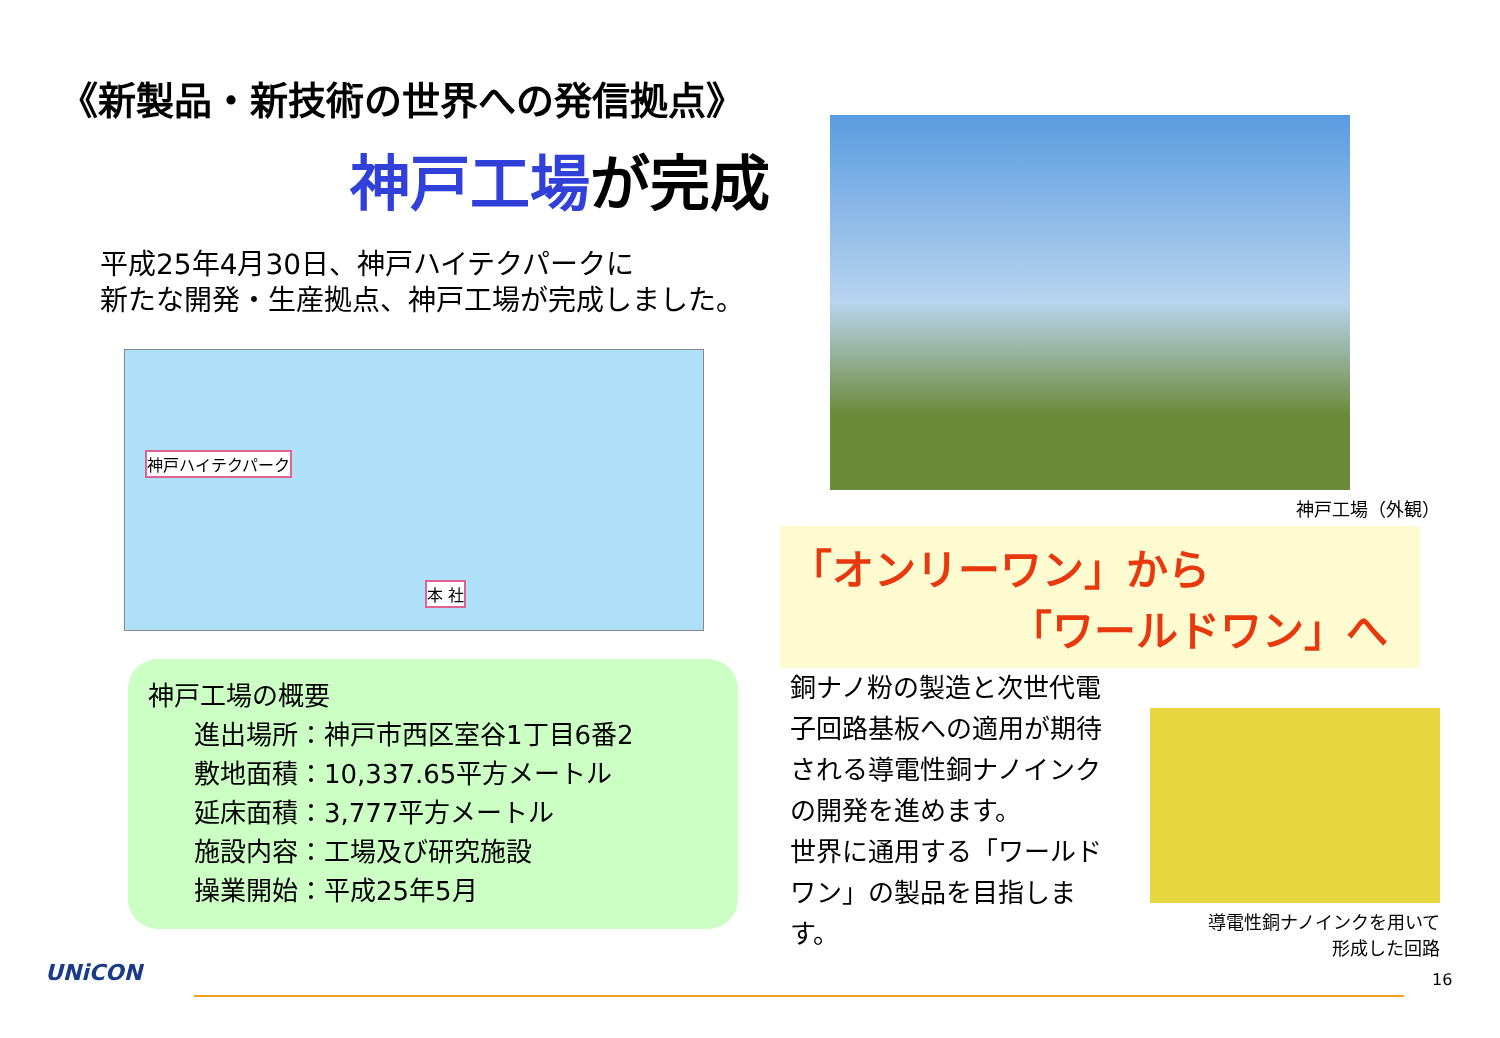《新製品・新技術の世界への発信拠点》
神戸工場が完成
平成25年4月30日、神戸ハイテクパークに
新たな開発・生産拠点、神戸工場が完成しました。
神戸ハイテクパーク
本 社
神戸工場の概要
進出場所：神戸市西区室谷1丁目6番2
敷地面積：10,337.65平方メートル
延床面積：3,777平方メートル
施設内容：工場及び研究施設
操業開始：平成25年5月
神戸工場（外観）
「オンリーワン」から
「ワールドワン」へ
銅ナノ粉の製造と次世代電子回路基板への適用が期待される導電性銅ナノインクの開発を進めます。
世界に通用する「ワールドワン」の製品を目指します。
導電性銅ナノインクを用いて
形成した回路
UNiCON 16